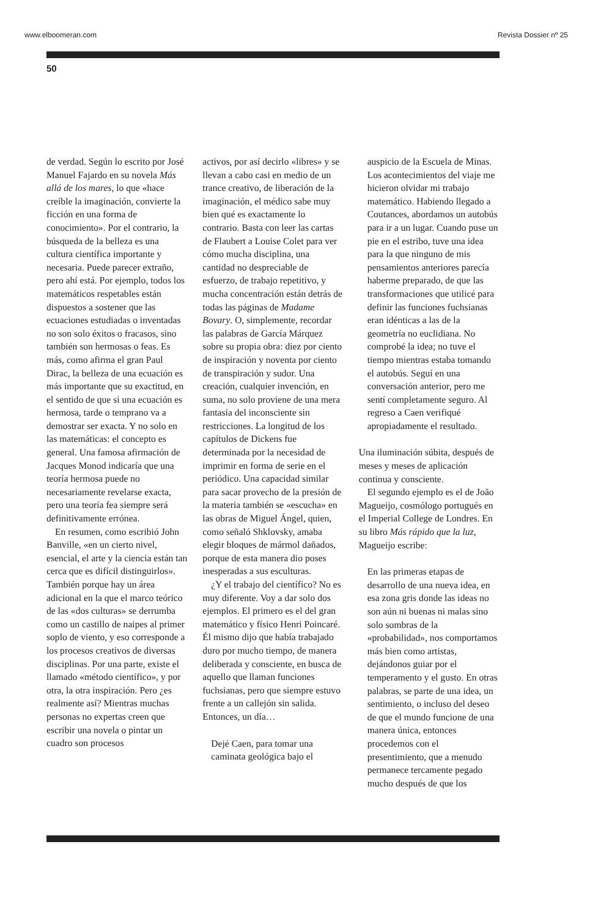www.elboomeran.com Revista Dossier nº 25
50
de verdad. Según lo escrito por José Manuel Fajardo en su novela Más allá de los mares, lo que «hace creíble la imaginación, convierte la ficción en una forma de conocimiento». Por el contrario, la búsqueda de la belleza es una cultura científica importante y necesaria. Puede parecer extraño, pero ahí está. Por ejemplo, todos los matemáticos respetables están dispuestos a sostener que las ecuaciones estudiadas o inventadas no son solo éxitos o fracasos, sino también son hermosas o feas. Es más, como afirma el gran Paul Dirac, la belleza de una ecuación es más importante que su exactitud, en el sentido de que si una ecuación es hermosa, tarde o temprano va a demostrar ser exacta. Y no solo en las matemáticas: el concepto es general. Una famosa afirmación de Jacques Monod indicaría que una teoría hermosa puede no necesariamente revelarse exacta, pero una teoría fea siempre será definitivamente errónea.
En resumen, como escribió John Banville, «en un cierto nivel, esencial, el arte y la ciencia están tan cerca que es difícil distinguirlos». También porque hay un área adicional en la que el marco teórico de las «dos culturas» se derrumba como un castillo de naipes al primer soplo de viento, y eso corresponde a los procesos creativos de diversas disciplinas. Por una parte, existe el llamado «método científico», y por otra, la otra inspiración. Pero ¿es realmente así? Mientras muchas personas no expertas creen que escribir una novela o pintar un cuadro son procesos
activos, por así decirlo «libres» y se llevan a cabo casi en medio de un trance creativo, de liberación de la imaginación, el médico sabe muy bien qué es exactamente lo contrario. Basta con leer las cartas de Flaubert a Louise Colet para ver cómo mucha disciplina, una cantidad no despreciable de esfuerzo, de trabajo repetitivo, y mucha concentración están detrás de todas las páginas de Madame Bovary. O, simplemente, recordar las palabras de García Márquez sobre su propia obra: diez por ciento de inspiración y noventa por ciento de transpiración y sudor. Una creación, cualquier invención, en suma, no solo proviene de una mera fantasía del inconsciente sin restricciones. La longitud de los capítulos de Dickens fue determinada por la necesidad de imprimir en forma de serie en el periódico. Una capacidad similar para sacar provecho de la presión de la materia también se «escucha» en las obras de Miguel Ángel, quien, como señaló Shklovsky, amaba elegir bloques de mármol dañados, porque de esta manera dio poses inesperadas a sus esculturas.
¿Y el trabajo del científico? No es muy diferente. Voy a dar solo dos ejemplos. El primero es el del gran matemático y físico Henri Poincaré. Él mismo dijo que había trabajado duro por mucho tiempo, de manera deliberada y consciente, en busca de aquello que llaman funciones fuchsianas, pero que siempre estuvo frente a un callejón sin salida. Entonces, un día…
Dejé Caen, para tomar una caminata geológica bajo el
auspicio de la Escuela de Minas. Los acontecimientos del viaje me hicieron olvidar mi trabajo matemático. Habiendo llegado a Coutances, abordamos un autobús para ir a un lugar. Cuando puse un pie en el estribo, tuve una idea para la que ninguno de mis pensamientos anteriores parecía haberme preparado, de que las transformaciones que utilicé para definir las funciones fuchsianas eran idénticas a las de la geometría no euclidiana. No comprobé la idea; no tuve el tiempo mientras estaba tomando el autobús. Seguí en una conversación anterior, pero me sentí completamente seguro. Al regreso a Caen verifiqué apropiadamente el resultado.
Una iluminación súbita, después de meses y meses de aplicación continua y consciente.
El segundo ejemplo es el de João Magueijo, cosmólogo portugués en el Imperial College de Londres. En su libro Más rápido que la luz, Magueijo escribe:
En las primeras etapas de desarrollo de una nueva idea, en esa zona gris donde las ideas no son aún ni buenas ni malas sino solo sombras de la «probabilidad», nos comportamos más bien como artistas, dejándonos guiar por el temperamento y el gusto. En otras palabras, se parte de una idea, un sentimiento, o incluso del deseo de que el mundo funcione de una manera única, entonces procedemos con el presentimiento, que a menudo permanece tercamente pegado mucho después de que los